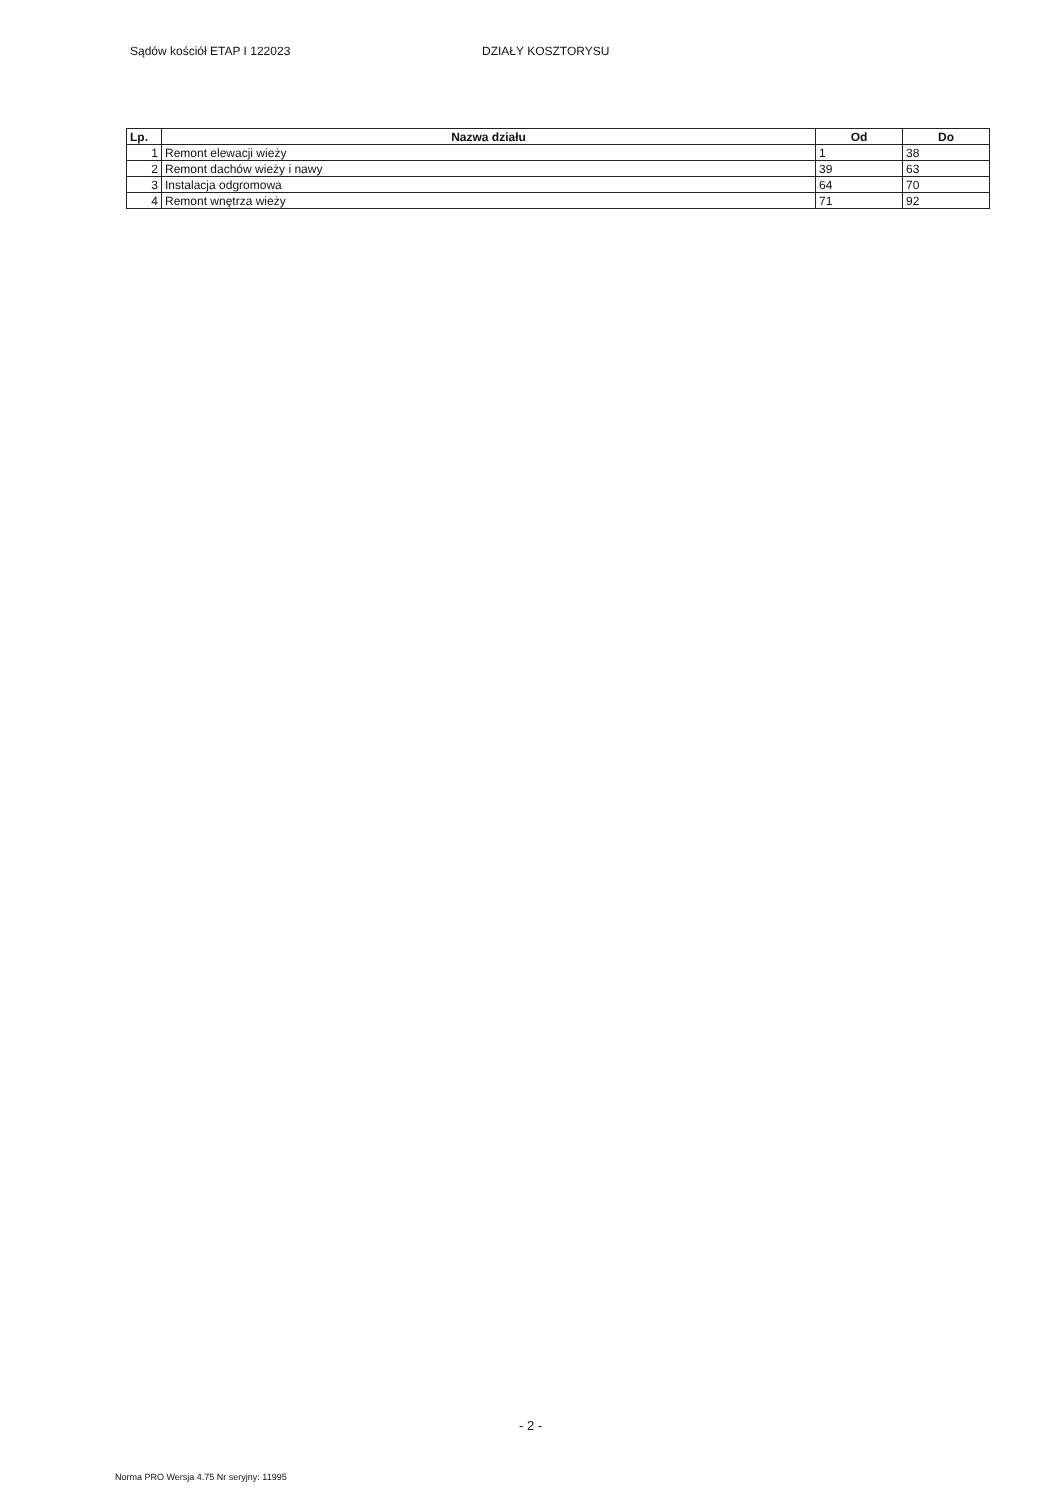Sądów kościół ETAP I 122023 DZIAŁY KOSZTORYSU
| Lp. | Nazwa działu | Od | Do |
| --- | --- | --- | --- |
| 1 | Remont elewacji wieży | 1 | 38 |
| 2 | Remont dachów wieży i nawy | 39 | 63 |
| 3 | Instalacja odgromowa | 64 | 70 |
| 4 | Remont wnętrza wieży | 71 | 92 |
- 2 -
Norma PRO Wersja 4.75 Nr seryjny: 11995